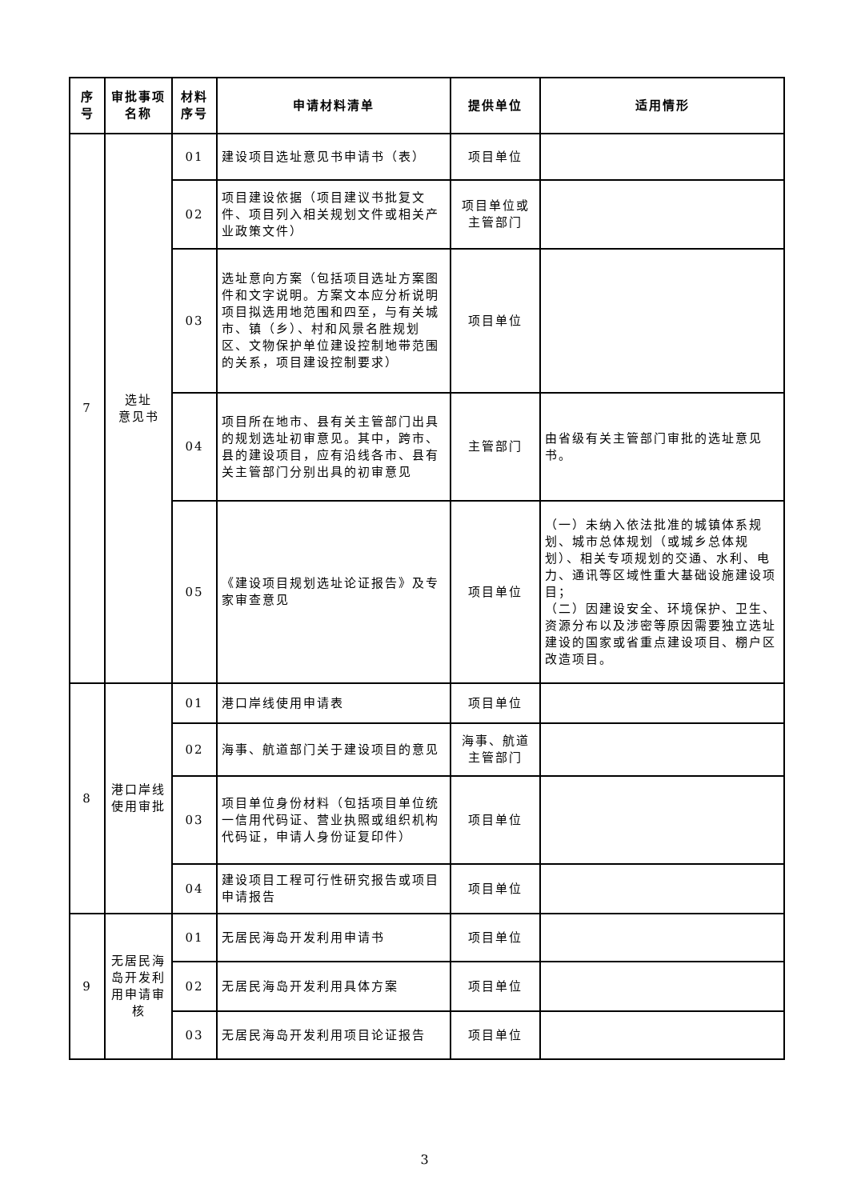| 序号 | 审批事项名称 | 材料序号 | 申请材料清单 | 提供单位 | 适用情形 |
| --- | --- | --- | --- | --- | --- |
| 7 | 选址 意见书 | 01 | 建设项目选址意见书申请书（表） | 项目单位 | |
| | | 02 | 项目建设依据（项目建议书批复文件、项目列入相关规划文件或相关产业政策文件） | 项目单位或主管部门 | |
| | | 03 | 选址意向方案（包括项目选址方案图件和文字说明。方案文本应分析说明项目拟选用地范围和四至，与有关城市、镇（乡）、村和风景名胜规划区、文物保护单位建设控制地带范围的关系，项目建设控制要求） | 项目单位 | |
| | | 04 | 项目所在地市、县有关主管部门出具的规划选址初审意见。其中，跨市、县的建设项目，应有沿线各市、县有关主管部门分别出具的初审意见 | 主管部门 | 由省级有关主管部门审批的选址意见书。 |
| | | 05 | 《建设项目规划选址论证报告》及专家审查意见 | 项目单位 | （一）未纳入依法批准的城镇体系规划、城市总体规划（或城乡总体规划）、相关专项规划的交通、水利、电力、通讯等区域性重大基础设施建设项目； （二）因建设安全、环境保护、卫生、资源分布以及涉密等原因需要独立选址建设的国家或省重点建设项目、棚户区改造项目。 |
| 8 | 港口岸线使用审批 | 01 | 港口岸线使用申请表 | 项目单位 | |
| | | 02 | 海事、航道部门关于建设项目的意见 | 海事、航道主管部门 | |
| | | 03 | 项目单位身份材料（包括项目单位统一信用代码证、营业执照或组织机构代码证，申请人身份证复印件） | 项目单位 | |
| | | 04 | 建设项目工程可行性研究报告或项目申请报告 | 项目单位 | |
| 9 | 无居民海岛开发利用申请审核 | 01 | 无居民海岛开发利用申请书 | 项目单位 | |
| | | 02 | 无居民海岛开发利用具体方案 | 项目单位 | |
| | | 03 | 无居民海岛开发利用项目论证报告 | 项目单位 | |
3